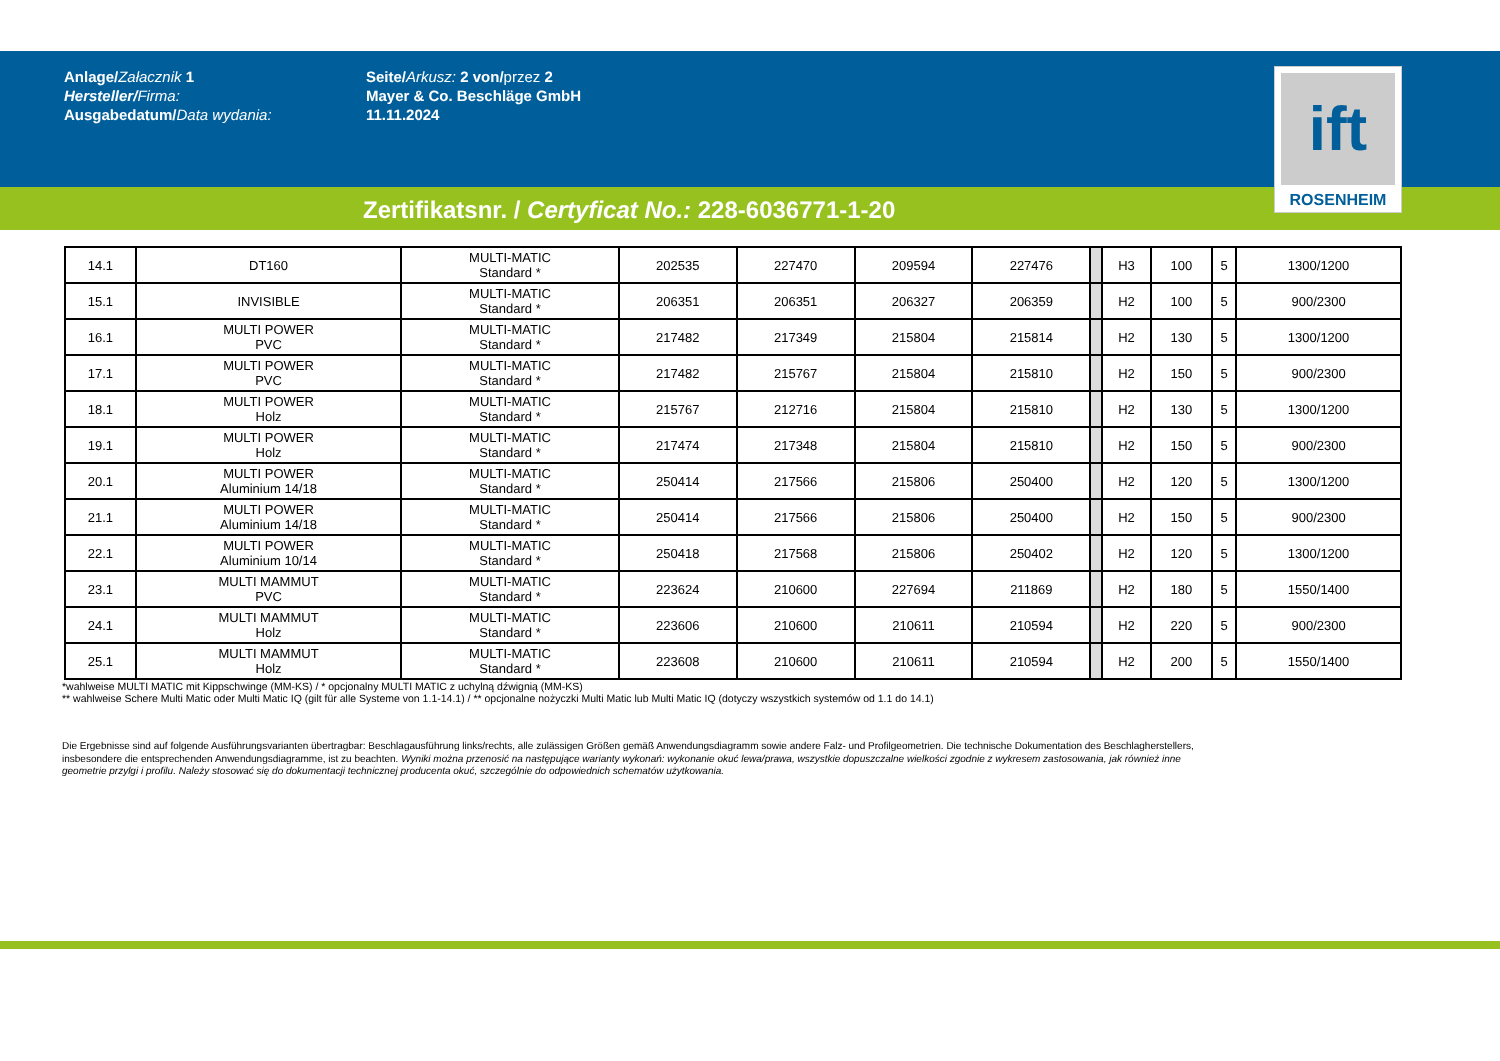Anlage/Załacznik 1
Hersteller/Firma:
Ausgabedatum/Data wydania:
Seite/Arkusz: 2 von/przez 2
Mayer & Co. Beschläge GmbH
11.11.2024
ift
ROSENHEIM
Zertifikatsnr. / Certyficat No.: 228-6036771-1-20
| 14.1 | DT160 | MULTI-MATIC Standard * | 202535 | 227470 | 209594 | 227476 | | H3 | 100 | 5 | 1300/1200 |
| 15.1 | INVISIBLE | MULTI-MATIC Standard * | 206351 | 206351 | 206327 | 206359 | | H2 | 100 | 5 | 900/2300 |
| 16.1 | MULTI POWER PVC | MULTI-MATIC Standard * | 217482 | 217349 | 215804 | 215814 | | H2 | 130 | 5 | 1300/1200 |
| 17.1 | MULTI POWER PVC | MULTI-MATIC Standard * | 217482 | 215767 | 215804 | 215810 | | H2 | 150 | 5 | 900/2300 |
| 18.1 | MULTI POWER Holz | MULTI-MATIC Standard * | 215767 | 212716 | 215804 | 215810 | | H2 | 130 | 5 | 1300/1200 |
| 19.1 | MULTI POWER Holz | MULTI-MATIC Standard * | 217474 | 217348 | 215804 | 215810 | | H2 | 150 | 5 | 900/2300 |
| 20.1 | MULTI POWER Aluminium 14/18 | MULTI-MATIC Standard * | 250414 | 217566 | 215806 | 250400 | | H2 | 120 | 5 | 1300/1200 |
| 21.1 | MULTI POWER Aluminium 14/18 | MULTI-MATIC Standard * | 250414 | 217566 | 215806 | 250400 | | H2 | 150 | 5 | 900/2300 |
| 22.1 | MULTI POWER Aluminium 10/14 | MULTI-MATIC Standard * | 250418 | 217568 | 215806 | 250402 | | H2 | 120 | 5 | 1300/1200 |
| 23.1 | MULTI MAMMUT PVC | MULTI-MATIC Standard * | 223624 | 210600 | 227694 | 211869 | | H2 | 180 | 5 | 1550/1400 |
| 24.1 | MULTI MAMMUT Holz | MULTI-MATIC Standard * | 223606 | 210600 | 210611 | 210594 | | H2 | 220 | 5 | 900/2300 |
| 25.1 | MULTI MAMMUT Holz | MULTI-MATIC Standard * | 223608 | 210600 | 210611 | 210594 | | H2 | 200 | 5 | 1550/1400 |
*wahlweise MULTI MATIC mit Kippschwinge (MM-KS) / * opcjonalny MULTI MATIC z uchylną dźwignią (MM-KS)
** wahlweise Schere Multi Matic oder Multi Matic IQ (gilt für alle Systeme von 1.1-14.1) / ** opcjonalne nożyczki Multi Matic lub Multi Matic IQ (dotyczy wszystkich systemów od 1.1 do 14.1)
Die Ergebnisse sind auf folgende Ausführungsvarianten übertragbar: Beschlagausführung links/rechts, alle zulässigen Größen gemäß Anwendungsdiagramm sowie andere Falz- und Profilgeometrien. Die technische Dokumentation des Beschlagherstellers, insbesondere die entsprechenden Anwendungsdiagramme, ist zu beachten. Wyniki można przenosić na następujące warianty wykonań: wykonanie okuć lewa/prawa, wszystkie dopuszczalne wielkości zgodnie z wykresem zastosowania, jak również inne geometrie przylgi i profilu. Należy stosować się do dokumentacji technicznej producenta okuć, szczególnie do odpowiednich schematów użytkowania.